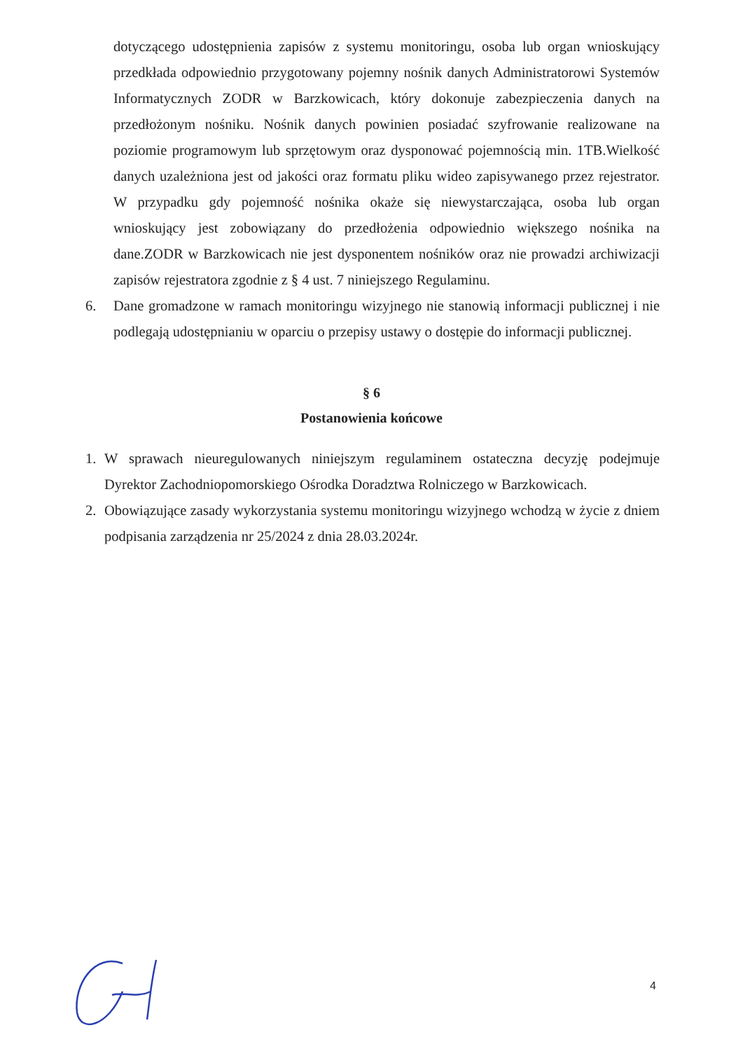dotyczącego udostępnienia zapisów z systemu monitoringu, osoba lub organ wnioskujący przedkłada odpowiednio przygotowany pojemny nośnik danych Administratorowi Systemów Informatycznych ZODR w Barzkowicach, który dokonuje zabezpieczenia danych na przedłożonym nośniku. Nośnik danych powinien posiadać szyfrowanie realizowane na poziomie programowym lub sprzętowym oraz dysponować pojemnością min. 1TB.Wielkość danych uzależniona jest od jakości oraz formatu pliku wideo zapisywanego przez rejestrator. W przypadku gdy pojemność nośnika okaże się niewystarczająca, osoba lub organ wnioskujący jest zobowiązany do przedłożenia odpowiednio większego nośnika na dane.ZODR w Barzkowicach nie jest dysponentem nośników oraz nie prowadzi archiwizacji zapisów rejestratora zgodnie z § 4 ust. 7 niniejszego Regulaminu.
6. Dane gromadzone w ramach monitoringu wizyjnego nie stanowią informacji publicznej i nie podlegają udostępnianiu w oparciu o przepisy ustawy o dostępie do informacji publicznej.
§ 6
Postanowienia końcowe
1. W sprawach nieuregulowanych niniejszym regulaminem ostateczna decyzję podejmuje Dyrektor Zachodniopomorskiego Ośrodka Doradztwa Rolniczego w Barzkowicach.
2. Obowiązujące zasady wykorzystania systemu monitoringu wizyjnego wchodzą w życie z dniem podpisania zarządzenia nr 25/2024 z dnia 28.03.2024r.
4